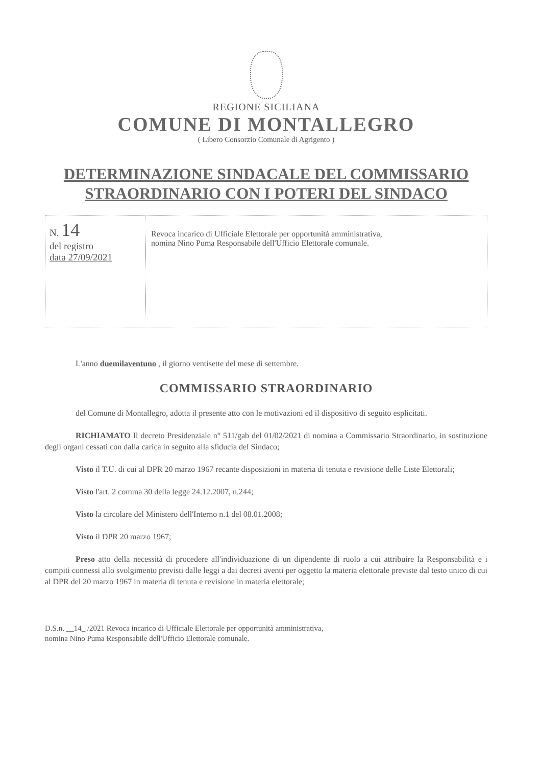REGIONE SICILIANA
COMUNE DI MONTALLEGRO
( Libero Consorzio Comunale di Agrigento )
DETERMINAZIONE SINDACALE DEL COMMISSARIO
STRAORDINARIO CON I POTERI DEL SINDACO
| N. 14 del registro data 27/09/2021 | Revoca incarico di Ufficiale Elettorale per opportunità amministrativa, nomina Nino Puma Responsabile dell'Ufficio Elettorale comunale. |
L'anno duemilaventuno , il giorno ventisette del mese di settembre.
COMMISSARIO STRAORDINARIO
del Comune di Montallegro, adotta il presente atto con le motivazioni ed il dispositivo di seguito esplicitati.
RICHIAMATO Il decreto Presidenziale n° 511/gab del 01/02/2021 di nomina a Commissario Straordinario, in sostituzione degli organi cessati con dalla carica in seguito alla sfiducia del Sindaco;
Visto il T.U. di cui al DPR 20 marzo 1967 recante disposizioni in materia di tenuta e revisione delle Liste Elettorali;
Visto l'art. 2 comma 30 della legge 24.12.2007, n.244;
Visto la circolare del Ministero dell'Interno n.1 del 08.01.2008;
Visto il DPR 20 marzo 1967;
Preso atto della necessità di procedere all'individuazione di un dipendente di ruolo a cui attribuire la Responsabilità e i compiti connessi allo svolgimento previsti dalle leggi a dai decreti aventi per oggetto la materia elettorale previste dal testo unico di cui al DPR del 20 marzo 1967 in materia di tenuta e revisione in materia elettorale;
D.S.n. __14_ /2021 Revoca incarico di Ufficiale Elettorale per opportunità amministrativa,
nomina Nino Puma Responsabile dell'Ufficio Elettorale comunale.